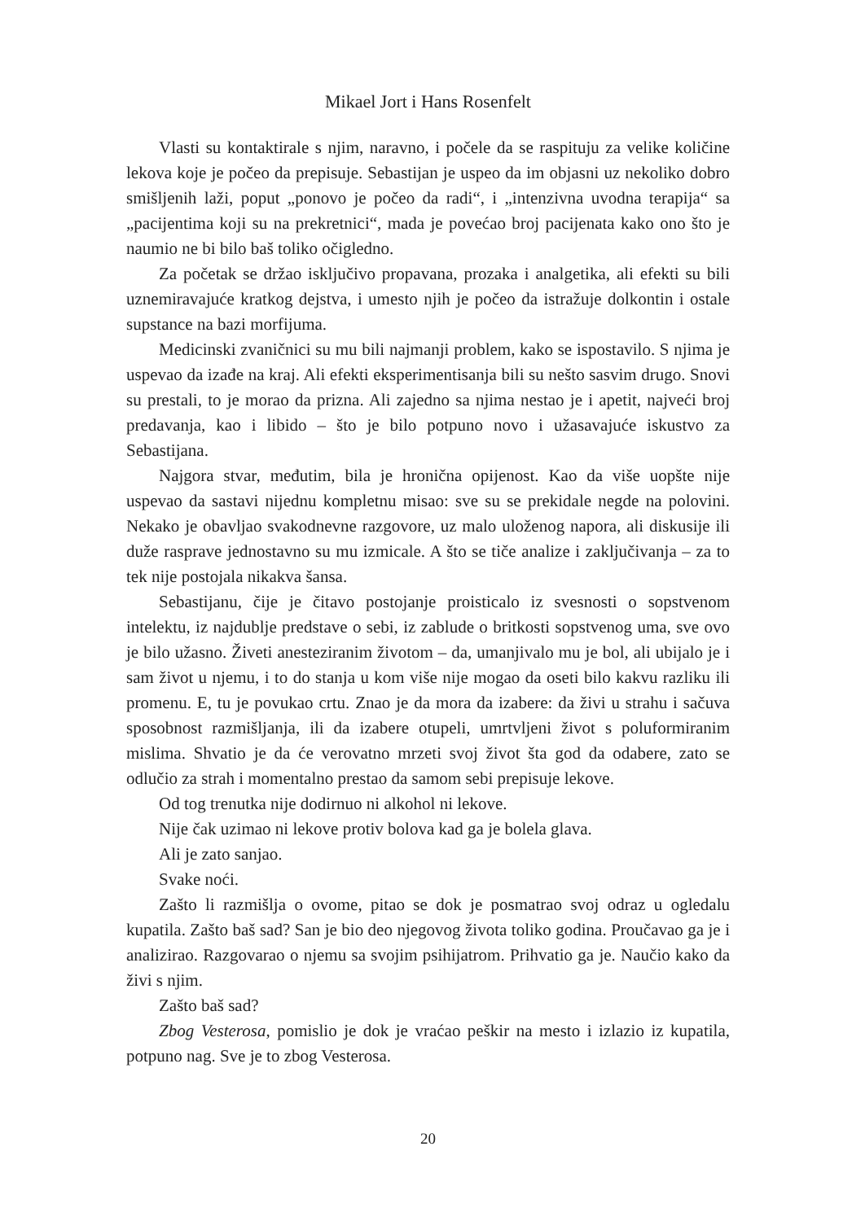Mikael Jort i Hans Rosenfelt
Vlasti su kontaktirale s njim, naravno, i počele da se raspituju za velike količine lekova koje je počeo da prepisuje. Sebastijan je uspeo da im objasni uz nekoliko dobro smišljenih laži, poput „ponovo je počeo da radi“, i „intenzivna uvodna terapija“ sa „pacijentima koji su na prekretnici“, mada je povećao broj pacijenata kako ono što je naumio ne bi bilo baš toliko očigledno.
Za početak se držao isključivo propavana, prozaka i analgetika, ali efekti su bili uznemiravajuće kratkog dejstva, i umesto njih je počeo da istražuje dolkontin i ostale supstance na bazi morfijuma.
Medicinski zvaničnici su mu bili najmanji problem, kako se ispostavilo. S njima je uspevao da izađe na kraj. Ali efekti eksperimentisanja bili su nešto sasvim drugo. Snovi su prestali, to je morao da prizna. Ali zajedno sa njima nestao je i apetit, najveći broj predavanja, kao i libido – što je bilo potpuno novo i užasavajuće iskustvo za Sebastijana.
Najgora stvar, međutim, bila je hronična opijenost. Kao da više uopšte nije uspevao da sastavi nijednu kompletnu misao: sve su se prekidale negde na polovini. Nekako je obavljao svakodnevne razgovore, uz malo uloženog napora, ali diskusije ili duže rasprave jednostavno su mu izmicale. A što se tiče analize i zaključivanja – za to tek nije postojala nikakva šansa.
Sebastijanu, čije je čitavo postojanje proisticalo iz svesnosti o sopstvenom intelektu, iz najdublje predstave o sebi, iz zablude o britkosti sopstvenog uma, sve ovo je bilo užasno. Živeti anesteziranim životom – da, umanjivalo mu je bol, ali ubijalo je i sam život u njemu, i to do stanja u kom više nije mogao da oseti bilo kakvu razliku ili promenu. E, tu je povukao crtu. Znao je da mora da izabere: da živi u strahu i sačuva sposobnost razmišljanja, ili da izabere otupeli, umrtvljeni život s poluformiranim mislima. Shvatio je da će verovatno mrzeti svoj život šta god da odabere, zato se odlučio za strah i momentalno prestao da samom sebi prepisuje lekove.
Od tog trenutka nije dodirnuo ni alkohol ni lekove.
Nije čak uzimao ni lekove protiv bolova kad ga je bolela glava.
Ali je zato sanjao.
Svake noći.
Zašto li razmišlja o ovome, pitao se dok je posmatrao svoj odraz u ogledalu kupatila. Zašto baš sad? San je bio deo njegovog života toliko godina. Proučavao ga je i analizirao. Razgovarao o njemu sa svojim psihijatrom. Prihvatio ga je. Naučio kako da živi s njim.
Zašto baš sad?
Zbog Vesterosa, pomislio je dok je vraćao peškir na mesto i izlazio iz kupatila, potpuno nag. Sve je to zbog Vesterosa.
20